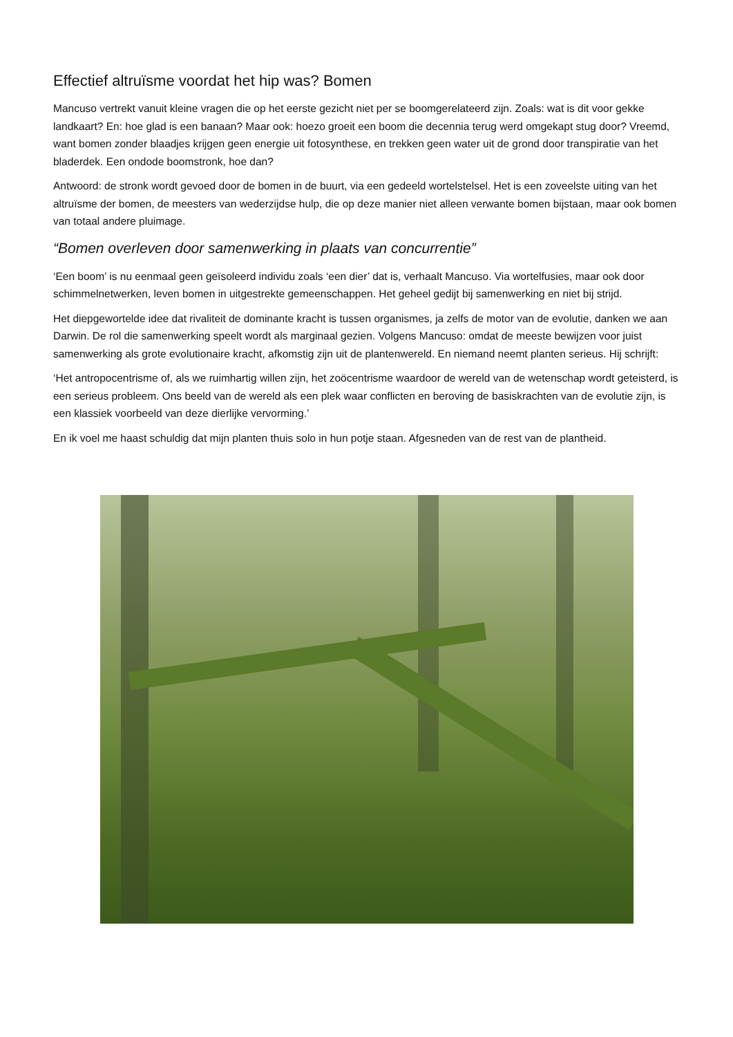Effectief altruïsme voordat het hip was? Bomen
Mancuso vertrekt vanuit kleine vragen die op het eerste gezicht niet per se boomgerelateerd zijn. Zoals: wat is dit voor gekke landkaart? En: hoe glad is een banaan? Maar ook: hoezo groeit een boom die decennia terug werd omgekapt stug door? Vreemd, want bomen zonder blaadjes krijgen geen energie uit fotosynthese, en trekken geen water uit de grond door transpiratie van het bladerdek. Een ondode boomstronk, hoe dan?
Antwoord: de stronk wordt gevoed door de bomen in de buurt, via een gedeeld wortelstelsel. Het is een zoveelste uiting van het altruïsme der bomen, de meesters van wederzijdse hulp, die op deze manier niet alleen verwante bomen bijstaan, maar ook bomen van totaal andere pluimage.
“Bomen overleven door samenwerking in plaats van concurrentie”
‘Een boom’ is nu eenmaal geen geïsoleerd individu zoals ‘een dier’ dat is, verhaalt Mancuso. Via wortelfusies, maar ook door schimmelnetwerken, leven bomen in uitgestrekte gemeenschappen. Het geheel gedijt bij samenwerking en niet bij strijd.
Het diepgewortelde idee dat rivaliteit de dominante kracht is tussen organismes, ja zelfs de motor van de evolutie, danken we aan Darwin. De rol die samenwerking speelt wordt als marginaal gezien. Volgens Mancuso: omdat de meeste bewijzen voor juist samenwerking als grote evolutionaire kracht, afkomstig zijn uit de plantenwereld. En niemand neemt planten serieus. Hij schrijft:
‘Het antropocentrisme of, als we ruimhartig willen zijn, het zoöcentrisme waardoor de wereld van de wetenschap wordt geteisterd, is een serieus probleem. Ons beeld van de wereld als een plek waar conflicten en beroving de basiskrachten van de evolutie zijn, is een klassiek voorbeeld van deze dierlijke vervorming.’
En ik voel me haast schuldig dat mijn planten thuis solo in hun potje staan. Afgesneden van de rest van de plantheid.